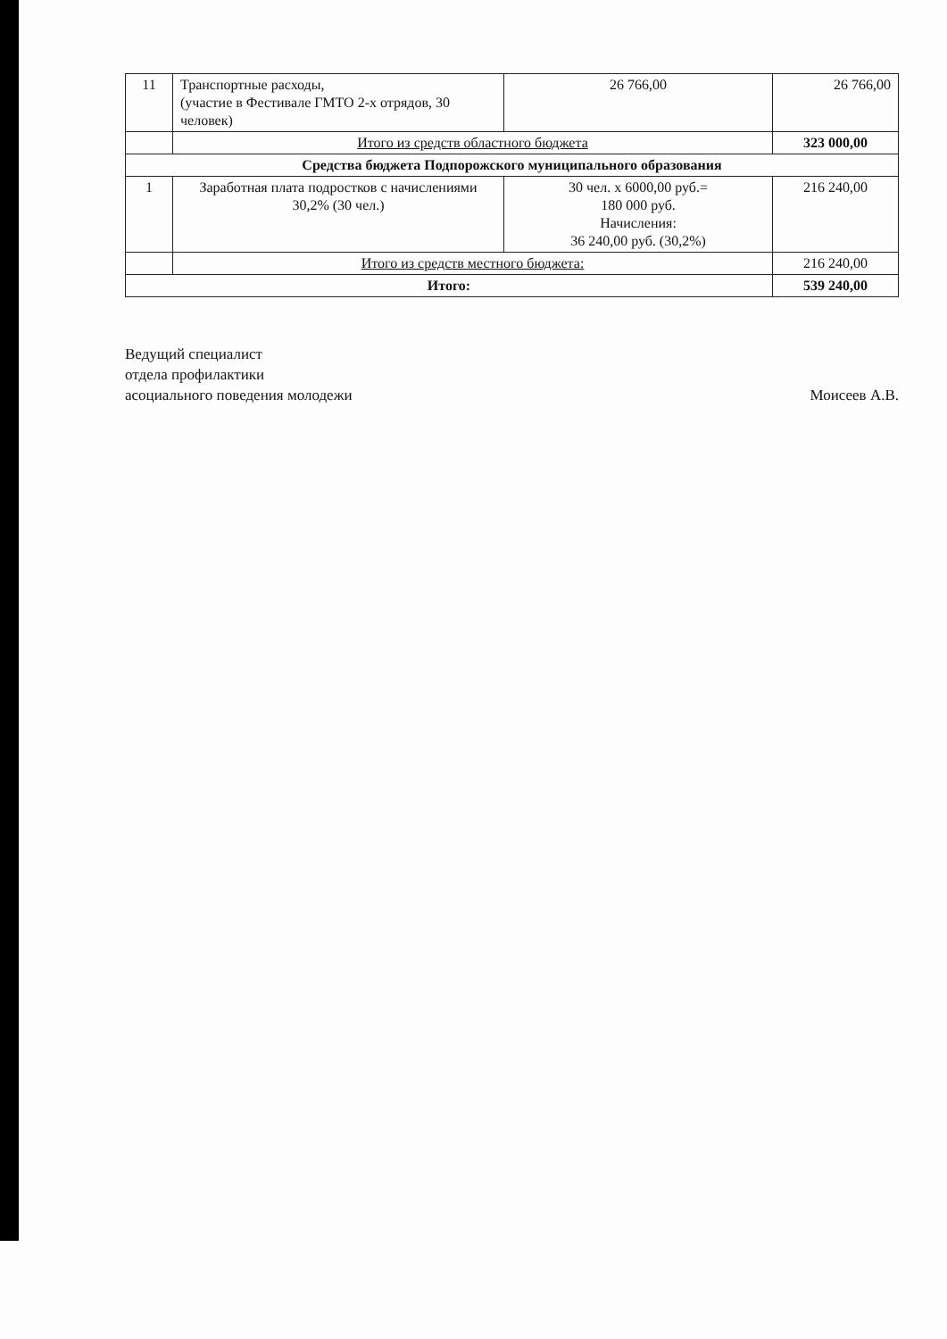| 11 | Транспортные расходы, (участие в Фестивале ГМТО 2-х отрядов, 30 человек) | 26 766,00 | 26 766,00 |
| | Итого из средств областного бюджета | | 323 000,00 |
| Средства бюджета Подпорожского муниципального образования | | | |
| 1 | Заработная плата подростков с начислениями 30,2% (30 чел.) | 30 чел. х 6000,00 руб.= 180 000 руб. Начисления: 36 240,00 руб. (30,2%) | 216 240,00 |
| | Итого из средств местного бюджета: | | 216 240,00 |
| Итого: | | | 539 240,00 |
Ведущий специалист
отдела профилактики
асоциального поведения молодежи
Моисеев А.В.